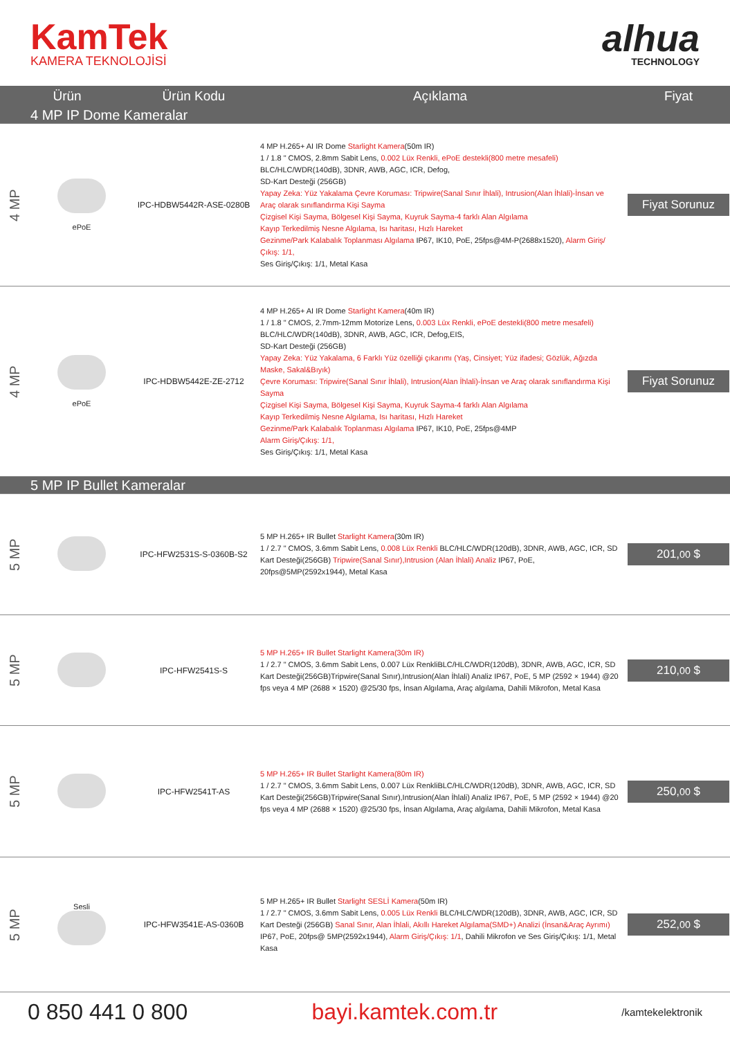KamTek
KAMERA TEKNOLOJİSİ
alhua
TECHNOLOGY
| Ürün | | Ürün Kodu | Açıklama | Fiyat |
| --- | --- | --- | --- | --- |
| 4 MP IP Dome Kameralar | | | | |
| 4 MP | ePoE | IPC-HDBW5442R-ASE-0280B | 4 MP H.265+ AI IR Dome Starlight Kamera (50m IR) 1 / 1.8 " CMOS, 2.8mm Sabit Lens, 0.002 Lüx Renkli, ePoE destekli(800 metre mesafeli) BLC/HLC/WDR(140dB), 3DNR, AWB, AGC, ICR, Defog, SD-Kart Desteği (256GB) Yapay Zeka: Yüz Yakalama Çevre Koruması: Tripwire(Sanal Sınır İhlali), Intrusion(Alan İhlali)-İnsan ve Araç olarak sınıflandırma Kişi Sayma Çizgisel Kişi Sayma, Bölgesel Kişi Sayma, Kuyruk Sayma-4 farklı Alan Algılama Kayıp Terkedilmiş Nesne Algılama, Isı haritası, Hızlı Hareket Gezinme/Park Kalabalık Toplanması Algılama IP67, IK10, PoE, 25fps@4M-P(2688x1520), Alarm Giriş/Çıkış: 1/1, Ses Giriş/Çıkış: 1/1, Metal Kasa | Fiyat Sorunuz |
| 4 MP | ePoE | IPC-HDBW5442E-ZE-2712 | 4 MP H.265+ AI IR Dome Starlight Kamera (40m IR) 1 / 1.8 " CMOS, 2.7mm-12mm Motorize Lens, 0.003 Lüx Renkli, ePoE destekli(800 metre mesafeli) BLC/HLC/WDR(140dB), 3DNR, AWB, AGC, ICR, Defog,EIS, SD-Kart Desteği (256GB) Yapay Zeka: Yüz Yakalama, 6 Farklı Yüz özelliği çıkarımı (Yaş, Cinsiyet; Yüz ifadesi; Gözlük, Ağızda Maske, Sakal&Bıyık) Çevre Koruması: Tripwire(Sanal Sınır İhlali), Intrusion(Alan İhlali)-İnsan ve Araç olarak sınıflandırma Kişi Sayma Çizgisel Kişi Sayma, Bölgesel Kişi Sayma, Kuyruk Sayma-4 farklı Alan Algılama Kayıp Terkedilmiş Nesne Algılama, Isı haritası, Hızlı Hareket Gezinme/Park Kalabalık Toplanması Algılama IP67, IK10, PoE, 25fps@4MP Alarm Giriş/Çıkış: 1/1, Ses Giriş/Çıkış: 1/1, Metal Kasa | Fiyat Sorunuz |
| 5 MP IP Bullet Kameralar | | | | |
| 5 MP | | IPC-HFW2531S-S-0360B-S2 | 5 MP H.265+ IR Bullet Starlight Kamera (30m IR) 1 / 2.7 " CMOS, 3.6mm Sabit Lens, 0.008 Lüx Renkli BLC/HLC/WDR(120dB), 3DNR, AWB, AGC, ICR, SD Kart Desteği(256GB) Tripwire(Sanal Sınır),Intrusion (Alan İhlali) Analiz IP67, PoE, 20fps@5MP(2592x1944), Metal Kasa | 201, 00 $ |
| 5 MP | | IPC-HFW2541S-S | 5 MP H.265+ IR Bullet Starlight Kamera(30m IR) 1 / 2.7 " CMOS, 3.6mm Sabit Lens, 0.007 Lüx RenkliBLC/HLC/WDR(120dB), 3DNR, AWB, AGC, ICR, SD Kart Desteği(256GB)Tripwire(Sanal Sınır),Intrusion(Alan İhlali) Analiz IP67, PoE, 5 MP (2592 × 1944) @20 fps veya 4 MP (2688 × 1520) @25/30 fps, İnsan Algılama, Araç algılama, Dahili Mikrofon, Metal Kasa | 210, 00 $ |
| 5 MP | | IPC-HFW2541T-AS | 5 MP H.265+ IR Bullet Starlight Kamera(80m IR) 1 / 2.7 " CMOS, 3.6mm Sabit Lens, 0.007 Lüx RenkliBLC/HLC/WDR(120dB), 3DNR, AWB, AGC, ICR, SD Kart Desteği(256GB)Tripwire(Sanal Sınır),Intrusion(Alan İhlali) Analiz IP67, PoE, 5 MP (2592 × 1944) @20 fps veya 4 MP (2688 × 1520) @25/30 fps, İnsan Algılama, Araç algılama, Dahili Mikrofon, Metal Kasa | 250, 00 $ |
| 5 MP | Sesli | IPC-HFW3541E-AS-0360B | 5 MP H.265+ IR Bullet Starlight SESLİ Kamera (50m IR) 1 / 2.7 " CMOS, 3.6mm Sabit Lens, 0.005 Lüx Renkli BLC/HLC/WDR(120dB), 3DNR, AWB, AGC, ICR, SD Kart Desteği (256GB) Sanal Sınır, Alan İhlali, Akıllı Hareket Algılama(SMD+) Analizi (İnsan&Araç Ayrımı) IP67, PoE, 20fps@ 5MP(2592x1944), Alarm Giriş/Çıkış: 1/1 , Dahili Mikrofon ve Ses Giriş/Çıkış: 1/1, Metal Kasa | 252, 00 $ |
0 850 441 0 800 bayi.kamtek.com.tr /kamtekelektronik